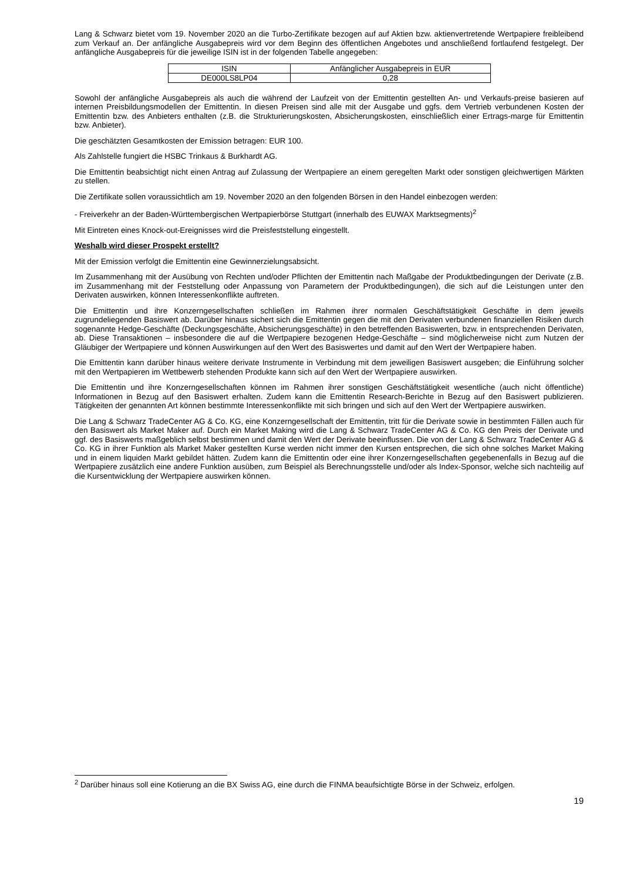Lang & Schwarz bietet vom 19. November 2020 an die Turbo-Zertifikate bezogen auf auf Aktien bzw. aktienvertretende Wertpapiere freibleibend zum Verkauf an. Der anfängliche Ausgabepreis wird vor dem Beginn des öffentlichen Angebotes und anschließend fortlaufend festgelegt. Der anfängliche Ausgabepreis für die jeweilige ISIN ist in der folgenden Tabelle angegeben:
| ISIN | Anfänglicher Ausgabepreis in EUR |
| DE000LS8LP04 | 0,28 |
Sowohl der anfängliche Ausgabepreis als auch die während der Laufzeit von der Emittentin gestellten An- und Verkaufs-preise basieren auf internen Preisbildungsmodellen der Emittentin. In diesen Preisen sind alle mit der Ausgabe und ggfs. dem Vertrieb verbundenen Kosten der Emittentin bzw. des Anbieters enthalten (z.B. die Strukturierungskosten, Absicherungskosten, einschließlich einer Ertrags-marge für Emittentin bzw. Anbieter).
Die geschätzten Gesamtkosten der Emission betragen: EUR 100.
Als Zahlstelle fungiert die HSBC Trinkaus & Burkhardt AG.
Die Emittentin beabsichtigt nicht einen Antrag auf Zulassung der Wertpapiere an einem geregelten Markt oder sonstigen gleichwertigen Märkten zu stellen.
Die Zertifikate sollen voraussichtlich am 19. November 2020 an den folgenden Börsen in den Handel einbezogen werden:
- Freiverkehr an der Baden-Württembergischen Wertpapierbörse Stuttgart (innerhalb des EUWAX Marktsegments)<sup>2</sup>
Mit Eintreten eines Knock-out-Ereignisses wird die Preisfeststellung eingestellt.
Weshalb wird dieser Prospekt erstellt?
Mit der Emission verfolgt die Emittentin eine Gewinnerzielungsabsicht.
Im Zusammenhang mit der Ausübung von Rechten und/oder Pflichten der Emittentin nach Maßgabe der Produktbedingungen der Derivate (z.B. im Zusammenhang mit der Feststellung oder Anpassung von Parametern der Produktbedingungen), die sich auf die Leistungen unter den Derivaten auswirken, können Interessenkonflikte auftreten.
Die Emittentin und ihre Konzerngesellschaften schließen im Rahmen ihrer normalen Geschäftstätigkeit Geschäfte in dem jeweils zugrundeliegenden Basiswert ab. Darüber hinaus sichert sich die Emittentin gegen die mit den Derivaten verbundenen finanziellen Risiken durch sogenannte Hedge-Geschäfte (Deckungsgeschäfte, Absicherungsgeschäfte) in den betreffenden Basiswerten, bzw. in entsprechenden Derivaten, ab. Diese Transaktionen – insbesondere die auf die Wertpapiere bezogenen Hedge-Geschäfte – sind möglicherweise nicht zum Nutzen der Gläubiger der Wertpapiere und können Auswirkungen auf den Wert des Basiswertes und damit auf den Wert der Wertpapiere haben.
Die Emittentin kann darüber hinaus weitere derivate Instrumente in Verbindung mit dem jeweiligen Basiswert ausgeben; die Einführung solcher mit den Wertpapieren im Wettbewerb stehenden Produkte kann sich auf den Wert der Wertpapiere auswirken.
Die Emittentin und ihre Konzerngesellschaften können im Rahmen ihrer sonstigen Geschäftstätigkeit wesentliche (auch nicht öffentliche) Informationen in Bezug auf den Basiswert erhalten. Zudem kann die Emittentin Research-Berichte in Bezug auf den Basiswert publizieren. Tätigkeiten der genannten Art können bestimmte Interessenkonflikte mit sich bringen und sich auf den Wert der Wertpapiere auswirken.
Die Lang & Schwarz TradeCenter AG & Co. KG, eine Konzerngesellschaft der Emittentin, tritt für die Derivate sowie in bestimmten Fällen auch für den Basiswert als Market Maker auf. Durch ein Market Making wird die Lang & Schwarz TradeCenter AG & Co. KG den Preis der Derivate und ggf. des Basiswerts maßgeblich selbst bestimmen und damit den Wert der Derivate beeinflussen. Die von der Lang & Schwarz TradeCenter AG & Co. KG in ihrer Funktion als Market Maker gestellten Kurse werden nicht immer den Kursen entsprechen, die sich ohne solches Market Making und in einem liquiden Markt gebildet hätten. Zudem kann die Emittentin oder eine ihrer Konzerngesellschaften gegebenenfalls in Bezug auf die Wertpapiere zusätzlich eine andere Funktion ausüben, zum Beispiel als Berechnungsstelle und/oder als Index-Sponsor, welche sich nachteilig auf die Kursentwicklung der Wertpapiere auswirken können.
<sup>2</sup> Darüber hinaus soll eine Kotierung an die BX Swiss AG, eine durch die FINMA beaufsichtigte Börse in der Schweiz, erfolgen.
19